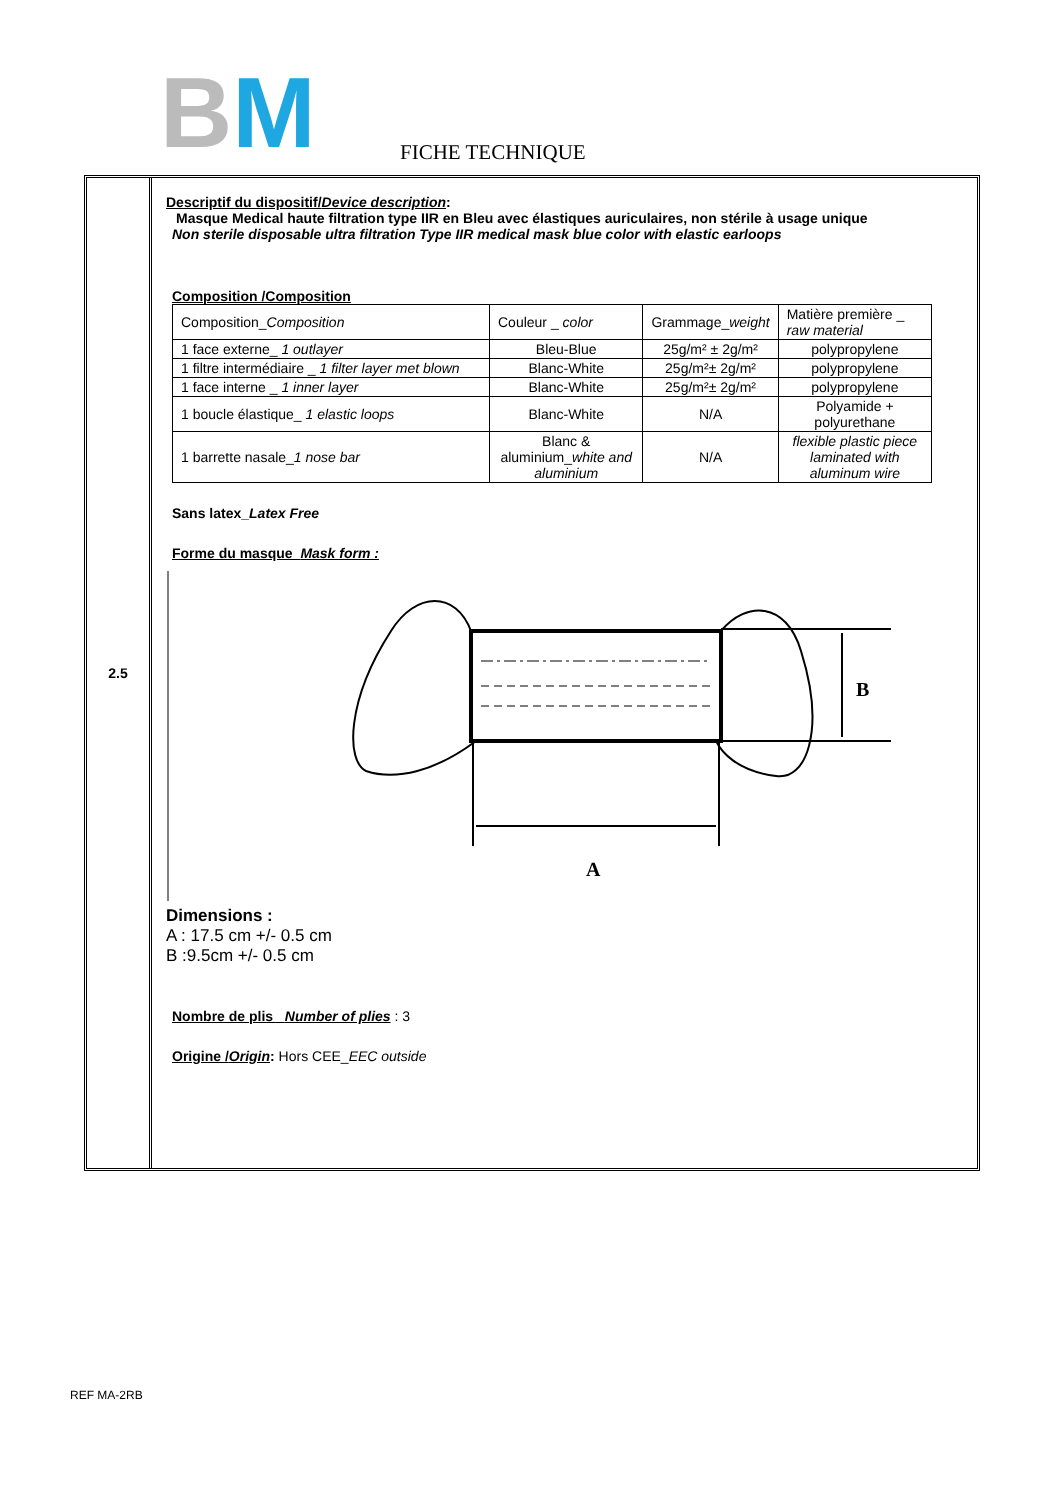BM FICHE TECHNIQUE
2.5
Descriptif du dispositif/Device description:
Masque Medical haute filtration type IIR en Bleu avec élastiques auriculaires, non stérile à usage unique
Non sterile disposable ultra filtration Type IIR medical mask blue color with elastic earloops
Composition /Composition
| Composition_ Composition | Couleur _ color | Grammage_ weight | Matière première _ raw material |
| 1 face externe_ 1 outlayer | Bleu-Blue | 25g/m² ± 2g/m² | polypropylene |
| 1 filtre intermédiaire _ 1 filter layer met blown | Blanc-White | 25g/m²± 2g/m² | polypropylene |
| 1 face interne _ 1 inner layer | Blanc-White | 25g/m²± 2g/m² | polypropylene |
| 1 boucle élastique_ 1 elastic loops | Blanc-White | N/A | Polyamide + polyurethane |
| 1 barrette nasale_ 1 nose bar | Blanc & aluminium_ white and aluminium | N/A | flexible plastic piece laminated with aluminum wire |
Sans latex_Latex Free
Forme du masque_Mask form :
B
A
Dimensions :
A : 17.5 cm +/- 0.5 cm
B :9.5cm +/- 0.5 cm
Nombre de plis_ Number of plies : 3
Origine /Origin: Hors CEE_EEC outside
REF MA-2RB